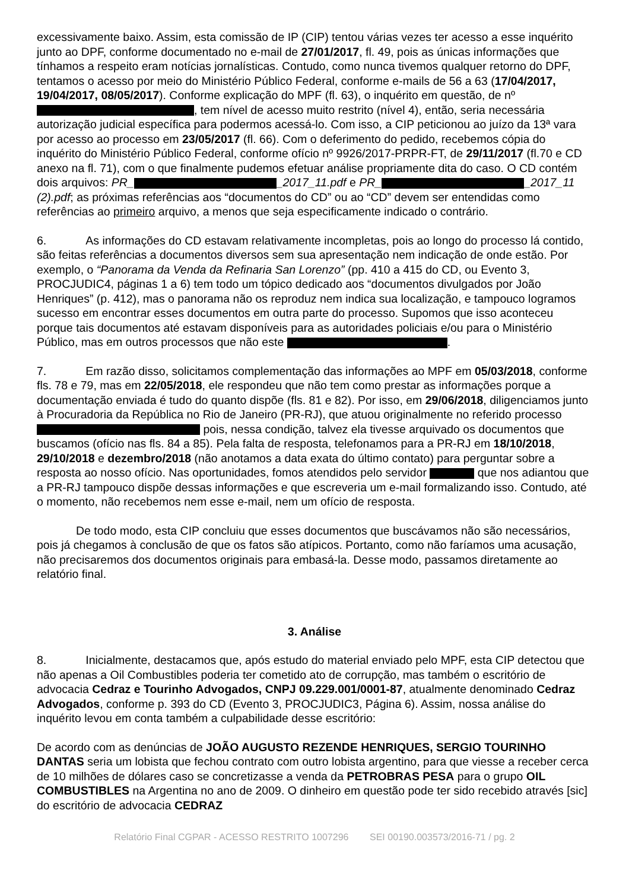excessivamente baixo. Assim, esta comissão de IP (CIP) tentou várias vezes ter acesso a esse inquérito junto ao DPF, conforme documentado no e-mail de 27/01/2017, fl. 49, pois as únicas informações que tínhamos a respeito eram notícias jornalísticas. Contudo, como nunca tivemos qualquer retorno do DPF, tentamos o acesso por meio do Ministério Público Federal, conforme e-mails de 56 a 63 (17/04/2017, 19/04/2017, 08/05/2017). Conforme explicação do MPF (fl. 63), o inquérito em questão, de nº , tem nível de acesso muito restrito (nível 4), então, seria necessária autorização judicial específica para podermos acessá-lo. Com isso, a CIP peticionou ao juízo da 13ª vara por acesso ao processo em 23/05/2017 (fl. 66). Com o deferimento do pedido, recebemos cópia do inquérito do Ministério Público Federal, conforme ofício nº 9926/2017-PRPR-FT, de 29/11/2017 (fl.70 e CD anexo na fl. 71), com o que finalmente pudemos efetuar análise propriamente dita do caso. O CD contém dois arquivos: PR_ _2017_11.pdf e PR_ _2017_11 (2).pdf; as próximas referências aos “documentos do CD” ou ao “CD” devem ser entendidas como referências ao primeiro arquivo, a menos que seja especificamente indicado o contrário.
6. As informações do CD estavam relativamente incompletas, pois ao longo do processo lá contido, são feitas referências a documentos diversos sem sua apresentação nem indicação de onde estão. Por exemplo, o “Panorama da Venda da Refinaria San Lorenzo” (pp. 410 a 415 do CD, ou Evento 3, PROCJUDIC4, páginas 1 a 6) tem todo um tópico dedicado aos “documentos divulgados por João Henriques” (p. 412), mas o panorama não os reproduz nem indica sua localização, e tampouco logramos sucesso em encontrar esses documentos em outra parte do processo. Supomos que isso aconteceu porque tais documentos até estavam disponíveis para as autoridades policiais e/ou para o Ministério Público, mas em outros processos que não este .
7. Em razão disso, solicitamos complementação das informações ao MPF em 05/03/2018, conforme fls. 78 e 79, mas em 22/05/2018, ele respondeu que não tem como prestar as informações porque a documentação enviada é tudo do quanto dispõe (fls. 81 e 82). Por isso, em 29/06/2018, diligenciamos junto à Procuradoria da República no Rio de Janeiro (PR-RJ), que atuou originalmente no referido processo pois, nessa condição, talvez ela tivesse arquivado os documentos que buscamos (ofício nas fls. 84 a 85). Pela falta de resposta, telefonamos para a PR-RJ em 18/10/2018, 29/10/2018 e dezembro/2018 (não anotamos a data exata do último contato) para perguntar sobre a resposta ao nosso ofício. Nas oportunidades, fomos atendidos pelo servidor que nos adiantou que a PR-RJ tampouco dispõe dessas informações e que escreveria um e-mail formalizando isso. Contudo, até o momento, não recebemos nem esse e-mail, nem um ofício de resposta.
De todo modo, esta CIP concluiu que esses documentos que buscávamos não são necessários, pois já chegamos à conclusão de que os fatos são atípicos. Portanto, como não faríamos uma acusação, não precisaremos dos documentos originais para embasá-la. Desse modo, passamos diretamente ao relatório final.
3. Análise
8. Inicialmente, destacamos que, após estudo do material enviado pelo MPF, esta CIP detectou que não apenas a Oil Combustibles poderia ter cometido ato de corrupção, mas também o escritório de advocacia Cedraz e Tourinho Advogados, CNPJ 09.229.001/0001-87, atualmente denominado Cedraz Advogados, conforme p. 393 do CD (Evento 3, PROCJUDIC3, Página 6). Assim, nossa análise do inquérito levou em conta também a culpabilidade desse escritório:
De acordo com as denúncias de JOÃO AUGUSTO REZENDE HENRIQUES, SERGIO TOURINHO DANTAS seria um lobista que fechou contrato com outro lobista argentino, para que viesse a receber cerca de 10 milhões de dólares caso se concretizasse a venda da PETROBRAS PESA para o grupo OIL COMBUSTIBLES na Argentina no ano de 2009. O dinheiro em questão pode ter sido recebido através [sic] do escritório de advocacia CEDRAZ
Relatório Final CGPAR - ACESSO RESTRITO 1007296 SEI 00190.003573/2016-71 / pg. 2